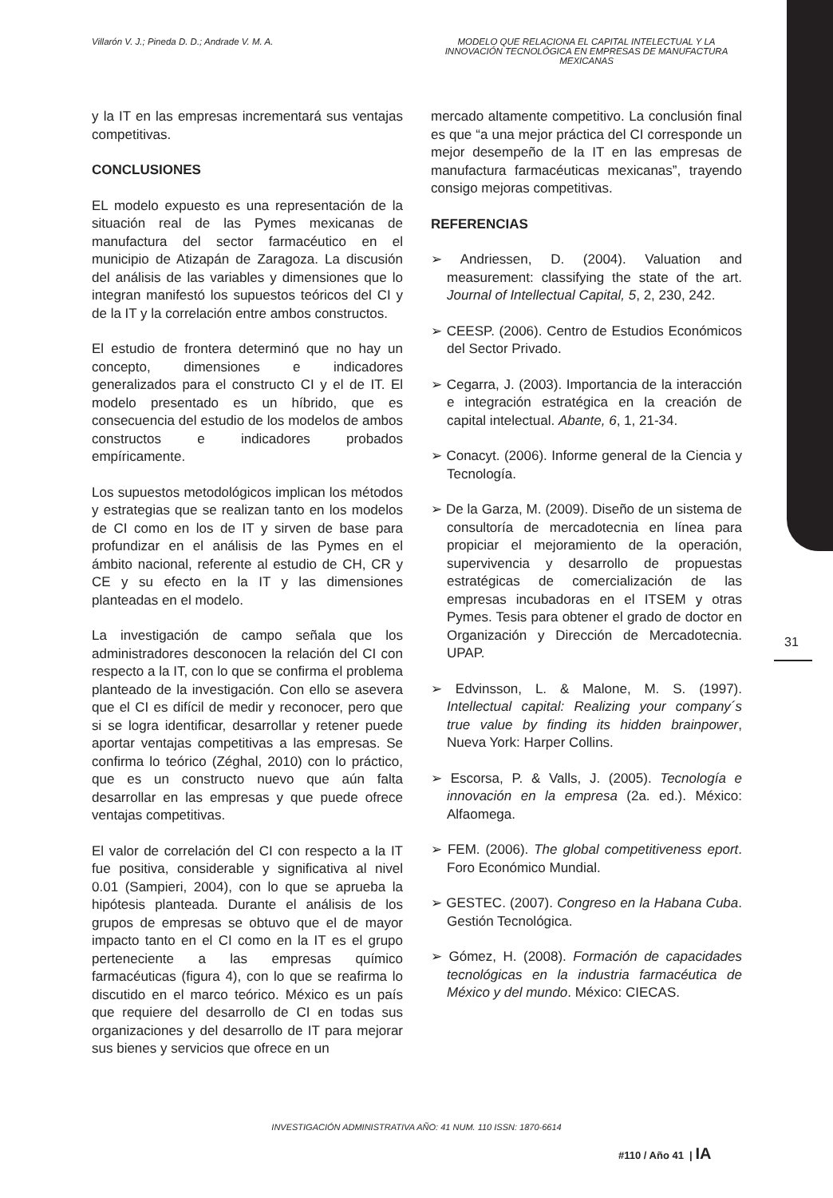Villarón V. J.; Pineda D. D.; Andrade V. M. A.
MODELO QUE RELACIONA EL CAPITAL INTELECTUAL Y LA INNOVACIÓN TECNOLÓGICA EN EMPRESAS DE MANUFACTURA MEXICANAS
y la IT en las empresas incrementará sus ventajas competitivas.
CONCLUSIONES
EL modelo expuesto es una representación de la situación real de las Pymes mexicanas de manufactura del sector farmacéutico en el municipio de Atizapán de Zaragoza. La discusión del análisis de las variables y dimensiones que lo integran manifestó los supuestos teóricos del CI y de la IT y la correlación entre ambos constructos.
El estudio de frontera determinó que no hay un concepto, dimensiones e indicadores generalizados para el constructo CI y el de IT. El modelo presentado es un híbrido, que es consecuencia del estudio de los modelos de ambos constructos e indicadores probados empíricamente.
Los supuestos metodológicos implican los métodos y estrategias que se realizan tanto en los modelos de CI como en los de IT y sirven de base para profundizar en el análisis de las Pymes en el ámbito nacional, referente al estudio de CH, CR y CE y su efecto en la IT y las dimensiones planteadas en el modelo.
La investigación de campo señala que los administradores desconocen la relación del CI con respecto a la IT, con lo que se confirma el problema planteado de la investigación. Con ello se asevera que el CI es difícil de medir y reconocer, pero que si se logra identificar, desarrollar y retener puede aportar ventajas competitivas a las empresas. Se confirma lo teórico (Zéghal, 2010) con lo práctico, que es un constructo nuevo que aún falta desarrollar en las empresas y que puede ofrece ventajas competitivas.
El valor de correlación del CI con respecto a la IT fue positiva, considerable y significativa al nivel 0.01 (Sampieri, 2004), con lo que se aprueba la hipótesis planteada. Durante el análisis de los grupos de empresas se obtuvo que el de mayor impacto tanto en el CI como en la IT es el grupo perteneciente a las empresas químico farmacéuticas (figura 4), con lo que se reafirma lo discutido en el marco teórico. México es un país que requiere del desarrollo de CI en todas sus organizaciones y del desarrollo de IT para mejorar sus bienes y servicios que ofrece en un
mercado altamente competitivo. La conclusión final es que “a una mejor práctica del CI corresponde un mejor desempeño de la IT en las empresas de manufactura farmacéuticas mexicanas”, trayendo consigo mejoras competitivas.
REFERENCIAS
➢ Andriessen, D. (2004). Valuation and measurement: classifying the state of the art. Journal of Intellectual Capital, 5, 2, 230, 242.
➢ CEESP. (2006). Centro de Estudios Económicos del Sector Privado.
➢ Cegarra, J. (2003). Importancia de la interacción e integración estratégica en la creación de capital intelectual. Abante, 6, 1, 21-34.
➢ Conacyt. (2006). Informe general de la Ciencia y Tecnología.
➢ De la Garza, M. (2009). Diseño de un sistema de consultoría de mercadotecnia en línea para propiciar el mejoramiento de la operación, supervivencia y desarrollo de propuestas estratégicas de comercialización de las empresas incubadoras en el ITSEM y otras Pymes. Tesis para obtener el grado de doctor en Organización y Dirección de Mercadotecnia. UPAP.
➢ Edvinsson, L. & Malone, M. S. (1997). Intellectual capital: Realizing your company´s true value by finding its hidden brainpower, Nueva York: Harper Collins.
➢ Escorsa, P. & Valls, J. (2005). Tecnología e innovación en la empresa (2a. ed.). México: Alfaomega.
➢ FEM. (2006). The global competitiveness eport. Foro Económico Mundial.
➢ GESTEC. (2007). Congreso en la Habana Cuba. Gestión Tecnológica.
➢ Gómez, H. (2008). Formación de capacidades tecnológicas en la industria farmacéutica de México y del mundo. México: CIECAS.
31
INVESTIGACIÓN ADMINISTRATIVA AÑO: 41 NUM. 110 ISSN: 1870-6614
#110 / Año 41 | IA